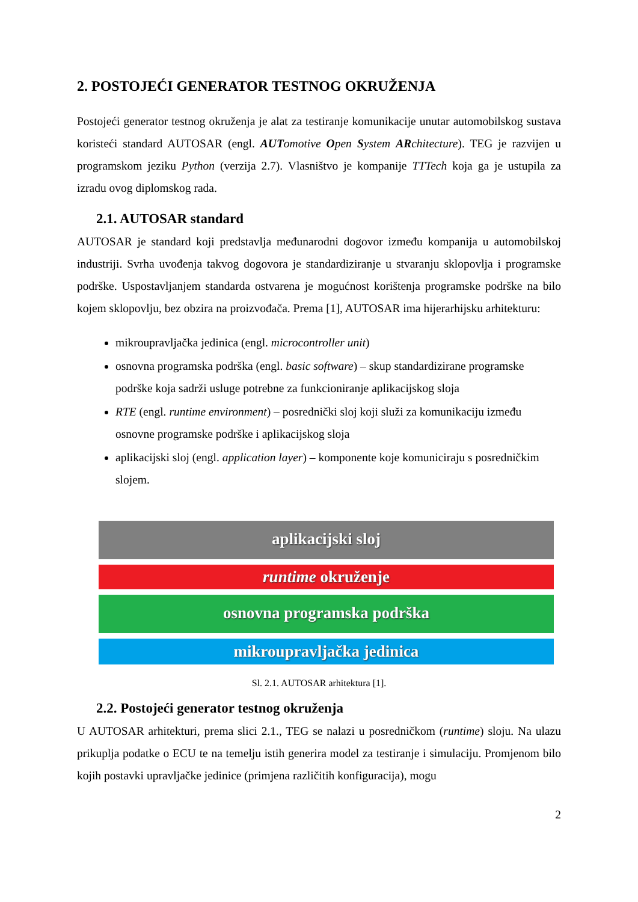2. POSTOJEĆI GENERATOR TESTNOG OKRUŽENJA
Postojeći generator testnog okruženja je alat za testiranje komunikacije unutar automobilskog sustava koristeći standard AUTOSAR (engl. AUTomotive Open System ARchitecture). TEG je razvijen u programskom jeziku Python (verzija 2.7). Vlasništvo je kompanije TTTech koja ga je ustupila za izradu ovog diplomskog rada.
2.1. AUTOSAR standard
AUTOSAR je standard koji predstavlja međunarodni dogovor između kompanija u automobilskoj industriji. Svrha uvođenja takvog dogovora je standardiziranje u stvaranju sklopovlja i programske podrške. Uspostavljanjem standarda ostvarena je mogućnost korištenja programske podrške na bilo kojem sklopovlju, bez obzira na proizvođača. Prema [1], AUTOSAR ima hijerarhijsku arhitekturu:
mikroupravljačka jedinica (engl. microcontroller unit)
osnovna programska podrška (engl. basic software) – skup standardizirane programske podrške koja sadrži usluge potrebne za funkcioniranje aplikacijskog sloja
RTE (engl. runtime environment) – posrednički sloj koji služi za komunikaciju između osnovne programske podrške i aplikacijskog sloja
aplikacijski sloj (engl. application layer) – komponente koje komuniciraju s posredničkim slojem.
aplikacijski sloj
runtime okruženje
osnovna programska podrška
mikroupravljačka jedinica
Sl. 2.1. AUTOSAR arhitektura [1].
2.2. Postojeći generator testnog okruženja
U AUTOSAR arhitekturi, prema slici 2.1., TEG se nalazi u posredničkom (runtime) sloju. Na ulazu prikuplja podatke o ECU te na temelju istih generira model za testiranje i simulaciju. Promjenom bilo kojih postavki upravljačke jedinice (primjena različitih konfiguracija), mogu
2